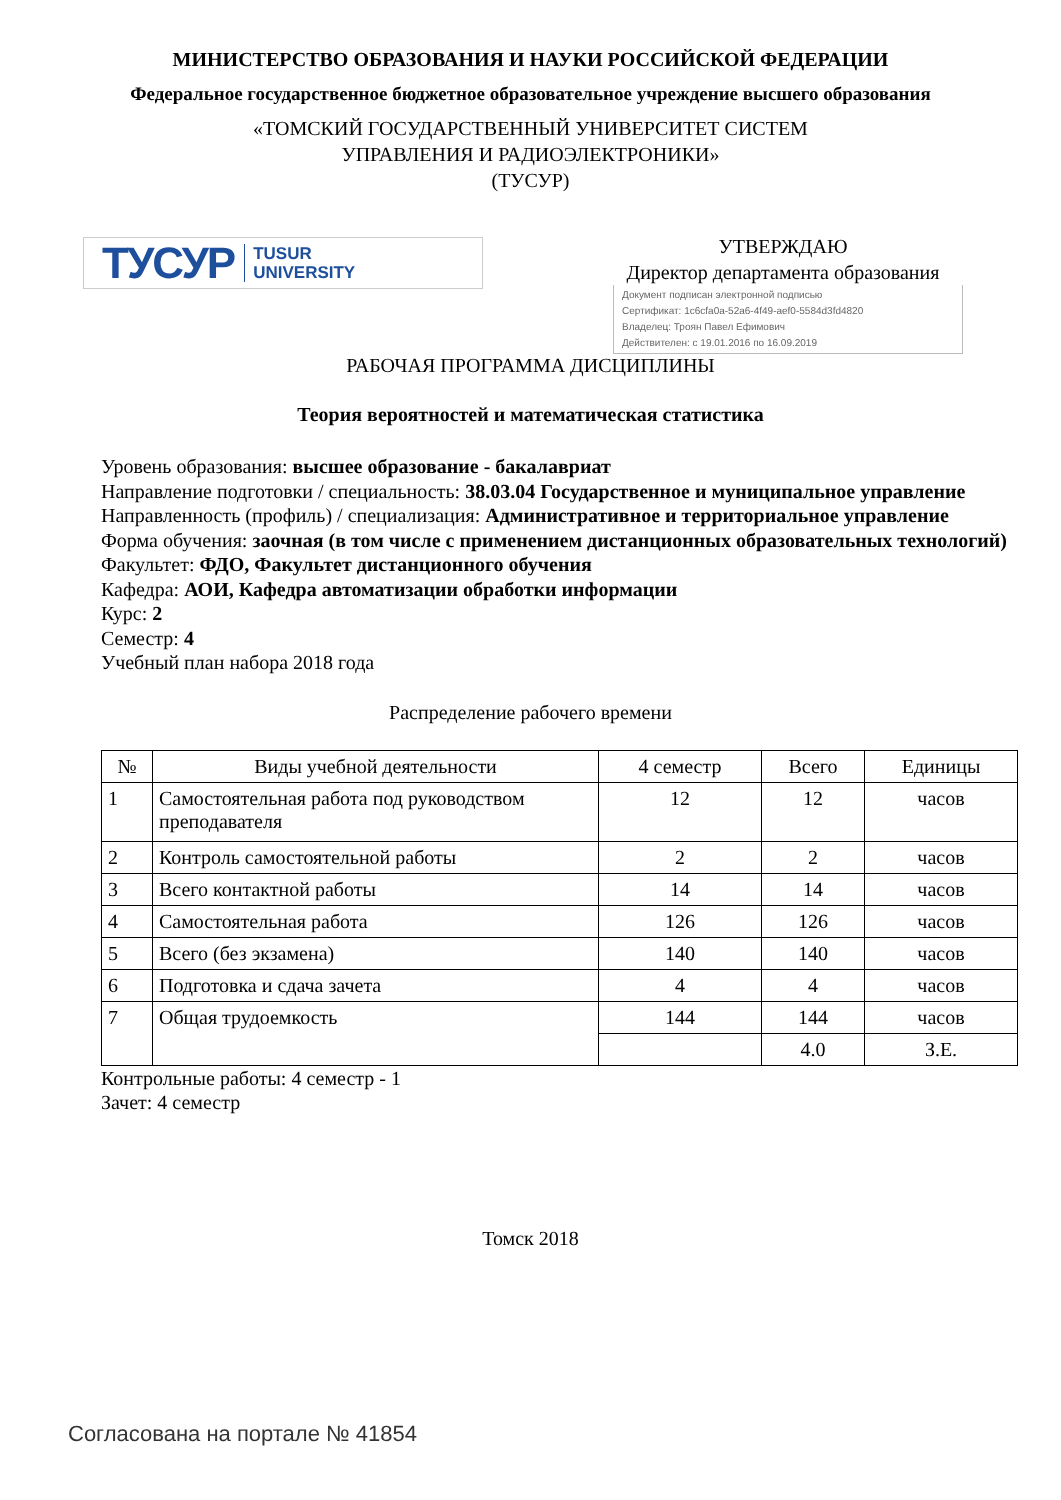МИНИСТЕРСТВО ОБРАЗОВАНИЯ И НАУКИ РОССИЙСКОЙ ФЕДЕРАЦИИ
Федеральное государственное бюджетное образовательное учреждение высшего образования
«ТОМСКИЙ ГОСУДАРСТВЕННЫЙ УНИВЕРСИТЕТ СИСТЕМ
УПРАВЛЕНИЯ И РАДИОЭЛЕКТРОНИКИ»
(ТУСУР)
ТУСУР TUSUR
UNIVERSITY
УТВЕРЖДАЮ
Директор департамента образования
Документ подписан электронной подписью
Сертификат: 1c6cfa0a-52a6-4f49-aef0-5584d3fd4820
Владелец: Троян Павел Ефимович
Действителен: с 19.01.2016 по 16.09.2019
РАБОЧАЯ ПРОГРАММА ДИСЦИПЛИНЫ
Теория вероятностей и математическая статистика
Уровень образования: высшее образование - бакалавриат
Направление подготовки / специальность: 38.03.04 Государственное и муниципальное управление
Направленность (профиль) / специализация: Административное и территориальное управление
Форма обучения: заочная (в том числе с применением дистанционных образовательных технологий)
Факультет: ФДО, Факультет дистанционного обучения
Кафедра: АОИ, Кафедра автоматизации обработки информации
Курс: 2
Семестр: 4
Учебный план набора 2018 года
Распределение рабочего времени
| № | Виды учебной деятельности | 4 семестр | Всего | Единицы |
| --- | --- | --- | --- | --- |
| 1 | Самостоятельная работа под руководством преподавателя | 12 | 12 | часов |
| 2 | Контроль самостоятельной работы | 2 | 2 | часов |
| 3 | Всего контактной работы | 14 | 14 | часов |
| 4 | Самостоятельная работа | 126 | 126 | часов |
| 5 | Всего (без экзамена) | 140 | 140 | часов |
| 6 | Подготовка и сдача зачета | 4 | 4 | часов |
| 7 | Общая трудоемкость | 144 | 144 | часов |
| | | | 4.0 | З.Е. |
Контрольные работы: 4 семестр - 1
Зачет: 4 семестр
Томск 2018
Согласована на портале № 41854